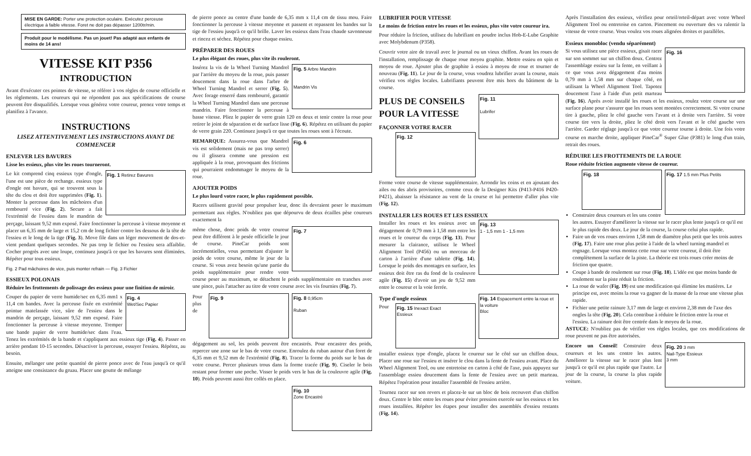MISE EN GARDE: Porter une protection oculaire. Exécutez perceuse électrique à faible vitesse. Foret ne doit pas dépasser 1200tr/min.
Produit pour le modélisme. Pas un jouet! Pas adapté aux enfants de moins de 14 ans!
VITESSE KIT P356
INTRODUCTION
Avant d'exécuter ces pointes de vitesse, se référer à vos règles de course officielle et les règlements. Les coureurs qui ne répondent pas aux spécifications de course peuvent être disqualifiés. Lorsque vous générez votre coureur, prenez votre temps et planifiez à l'avance.
INSTRUCTIONS
LISEZ ATTENTIVEMENT LES INSTRUCTIONS AVANT DE COMMENCER
ENLEVER LES BAVURES
Lisse les essieux, plus vite les roues tourneront.
Fig. 1 Retirez Bavures
Le kit comprend cinq essieux type d'ongle, l'une est une pièce de rechange. essieux type d'ongle ont bavure, qui se trouvent sous la tête du clou et doit être supprimées (Fig. 1). Monter la perceuse dans les mâchoires d'un rembourré vice (Fig. 2). Secure a fait l'extrémité de l'essieu dans le mandrin de perçage, laissant 9,52 mm exposé. Faire fonctionner la perceuse à vitesse moyenne et placer un 6,35 mm de large et 15,2 cm de long fichier contre les dessous de la tête de l'essieu et le long de la tige (Fig. 3). Move file dans un léger mouvement de dos-et-vient pendant quelques secondes. Ne pas trop le fichier ou l'essieu sera affaiblie. Cocher progrès avec une loupe, continuez jusqu'à ce que les bavures sont éliminées. Répéter pour tous essieux.
Fig. 2 Pad mâchoires de vice, puis monter refrain — Fig. 3 Fichier
ESSIEUX POLONAIS
Réduire les frottements de polissage des essieux pour une finition de miroir.
Fig. 4
Wet/Sec Papier
Couper du papier de verre humide/sec en 6,35 mm1 x 11,4 cm bandes. Avec la perceuse fixée en extrémité pointue matelassée vice, sûre de l'essieu dans le mandrin de perçage, laissant 9,52 mm exposé. Faire fonctionner la perceuse à vitesse moyenne. Tremper une bande papier de verre humide/sec dans l'eau. Tenez les extrémités de la bande et s'appliquent aux essieux tige (Fig. 4). Passer en arrière pendant 10-15 secondes. Désactiver la perceuse, essuyer l'essieu. Répétez, au besoin.
Ensuite, mélanger une petite quantité de pierre ponce avec de l'eau jusqu'à ce qu'il atteigne une consistance du gruau. Placer une goutte de mélange
de pierre ponce au centre d'une bande de 6,35 mm x 11,4 cm de tissu mou. Faire fonctionner la perceuse à vitesse moyenne et passent et repassent les bandes sur la tige de l'essieu jusqu'à ce qu'il brille. Laver les essieux dans l'eau chaude savonneuse et rincez et séchez. Répétez pour chaque essieu.
PRÉPARER DES ROUES
Le plus élégant des roues, plus vite ils rouleront.
Fig. 5 Arbre Mandrin
Mandrin Vis
Insérez la vis de la Wheel Turning Mandrel par l'arrière du moyeu de la roue, puis passer doucement dans la roue dans l'arbre de Wheel Turning Mandrel et serrer (Fig. 5). Avec forage enserré dans rembourré, garantir la Wheel Turning Mandrel dans une perceuse mandrin. Faire fonctionner la perceuse à basse vitesse. Pliez le papier de verre grain 120 en deux et tenir contre la roue pour retirer le joint de séparation et de surface lisse (Fig. 6). Répétez en utilisant du papier de verre grain 220. Continuez jusqu'à ce que toutes les roues sont à l'écoute.
Fig. 6
REMARQUE: Assurez-vous que Mandrel vis est solidement (mais ne pas trop serrer) ou il glissera comme une pression est appliquée à la roue, provoquant des frictions qui pourraient endommager le moyeu de la roue.
AJOUTER POIDS
Le plus lourd votre racer, le plus rapidement possible.
Racers utilisent gravité pour propulser leur, donc ils devraient peser le maximum permettant aux règles. N'oubliez pas que dépourvu de deux écailles pèse coureurs exactement la
Fig. 7
même chose, donc poids de votre coureur peut être différent à le pesée officielle le jour de course. PineCar poids sont incrémentielles, vous permettant d'ajuster le poids de votre course, même le jour de la course. Si vous avez besoin qu'une partie du poids supplémentaire pour rendre votre course peser au maximum, se détachent le poids supplémentaire en tranches avec une pince, puis l'attacher au titre de votre course avec les vis fournies (Fig. 7).
Fig. 8 0,95cm
Ruban
Fig. 9
Pour plus de dégagement au sol, les poids peuvent être encastrés. Pour encastrer des poids, repercer une zone sur le bas de votre course. Enroulez du ruban autour d'un foret de 6,35 mm et 9,52 mm de l'extrémité (Fig. 8). Tracer la forme du poids sur le bas de votre course. Percer plusieurs trous dans la forme tracée (Fig. 9). Ciseler le bois restant pour former une poche. Visser le poids vers le bas de la couleuvre agile (Fig. 10). Poids peuvent aussi être collés en place.
Fig. 10
Zone Encastré
LUBRIFIER POUR VITESSE
Le moins de friction entre les roues et les essieux, plus vite votre coureur ira.
Pour réduire la friction, utilisez du lubrifiant en poudre inclus Hob-E-Lube Graphite avec Molybdenum (P358).
Couvrir votre aire de travail avec le journal ou un vieux chiffon. Avant les roues de l'installation, remplissage de chaque roue moyeu graphite. Mettre essieu en spin et moyeu de roue. Ajouter plus de graphite à essieu à moyeu de roue et tourner de nouveau (Fig. 11). Le jour de la course, vous voudrez lubrifier avant la course, mais vérifiez vos règles locales. Lubrifiants peuvent être mis hors du bâtiment de la course.
Fig. 11
Lubrifer
PLUS DE CONSEILS POUR LA VITESSE
FAÇONNER VOTRE RACER
Fig. 12
Forme votre course de vitesse supplémentaire. Arrondir les coins et en ajoutant des ailes ou des abris provisoires, comme ceux de la Designer Kits (P413-P416 P420-P421), abaisser la résistance au vent de la course et lui permettre d'aller plus vite (Fig. 12).
INSTALLER LES ROUES ET LES ESSIEUX
Fig. 13
1 - 1,5 mm 1 - 1,5 mm
Installer les roues et les essieux avec un dégagement de 0,79 mm à 1,58 mm entre les roues et le coureur du corps (Fig. 13). Pour mesurer la clairance, utilisez le Wheel Alignment Tool (P456) ou un morceau de carton à l'arrière d'une tablette (Fig. 14). Lorsque le poids des montages en surface, les essieux doit être ras du fond de la couleuvre agile (Fig. 15) d'avoir un jeu de 9,52 mm entre le coureur et la voie ferrée.
Fig. 14 Espacement entre la roue et la voiture
Bloc
Type d'ongle essieux
Fig. 15 Inexact Exact
Essieux
Pour installer essieux type d'ongle, placez le coureur sur le côté sur un chiffon doux. Placer une roue sur l'essieu et insérer le clou dans la fente de l'essieu avant. Place du Wheel Alignment Tool, ou une entretoise en carton à côté de l'axe, puis appuyez sur l'assemblage essieu doucement dans la fente de l'essieu avec un petit marteau. Répétez l'opération pour installer l'assemblé de l'essieu arrière.
Tournez racer sur son revers et placez-le sur un bloc de bois recouvert d'un chiffon doux. Centre le bloc entre les roues pour éviter pression exercée sur les essieux et les roues installées. Répéter les étapes pour installer des assemblés d'essieu restants (Fig. 14).
Après l'installation des essieux, vérifiez pour orteil/orteil-départ avec votre Wheel Alignment Tool ou entretoise en carton. Pincement ou ouverture des va ralentir la vitesse de votre course. Vous voulez vos roues alignées droites et parallèles.
Essieux monobloc (vendu séparément)
Fig. 16
Si vous utilisez une pièce essieux, gisait racer sur son sommet sur un chiffon doux. Centrez l'assemblage essieu sur la fente, en veillant à ce que vous avez dégagement d'au moins 0,79 mm à 1,58 mm sur chaque côté, en utilisant la Wheel Alignment Tool. Tapotez doucement l'axe à l'aide d'un petit marteau (Fig. 16). Après avoir installé les roues et les essieux, roulez votre course sur une surface plane pour s'assurer que les roues sont montées correctement. Si votre course tire à gauche, pliez le côté gauche vers l'avant et à droite vers l'arrière. Si votre course tire vers la droite, pliez le côté droit vers l'avant et le côté gauche vers l'arrière. Garder réglage jusqu'à ce que votre coureur tourne à droite. Une fois votre course en marche droite, appliquer PineCar<sup>®</sup> Super Glue (P381) le long d'un train, retrait des roues.
RÉDUIRE LES FROTTEMENTS DE LA ROUE
Roue réduite friction augmente vitesse de coureur.
Fig. 17 1.5 mm Plus Petits
Fig. 18
Construire deux coureurs et les uns contre les autres. Essayer d'améliorer la vitesse sur le racer plus lente jusqu'à ce qu'il est le plus rapide des deux. Le jour de la course, la course celui plus rapide.
Faire un de vos roues environ 1,58 mm de diamètre plus petit que les trois autres (Fig. 17). Faire une roue plus petite à l'aide de la wheel turning mandrel et rognage. Lorsque vous montez cette roue sur votre coureur, il doit être complètement la surface de la piste. La théorie est trois roues créer moins de friction que quatre.
Coupe à bande de roulement sur roue (Fig. 18). L'idée est que moins bande de roulement sur la piste réduit la friction.
La roue de wafer (Fig. 19) est une modification qui élimine les matières. Le principe est, avec moins la roue va gagner de la masse de la roue une vitesse plus rapide.
Fichier une petite rainure 3,17 mm de large et environ 2,38 mm de l'axe des ongles la tête (Fig. 20). Cela contribue à réduire le friction entre la roue et l'essieu. La rainure doit être centrée dans le moyeu de la roue.
ASTUCE: N'oubliez pas de vérifier vos règles locales, que ces modifications de roue peuvent ne pas être autorisées.
Fig. 20 3 mm
Nail-Type Essieux
3 mm
Encore un Conseil! Construire deux coureurs et les uns contre les autres. Améliorer la vitesse sur le racer plus lent jusqu'à ce qu'il est plus rapide que l'autre. Le jour de la course, la course la plus rapide voiture.